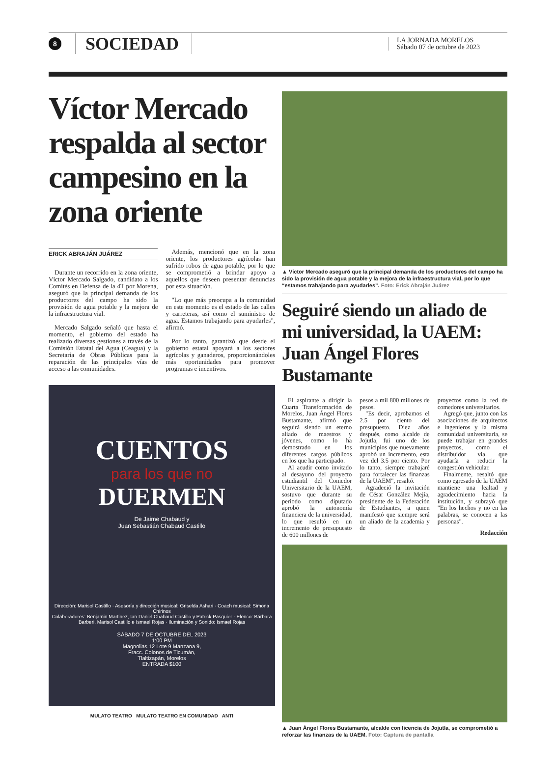8
SOCIEDAD
LA JORNADA MORELOS
Sábado 07 de octubre de 2023
Víctor Mercado respalda al sector campesino en la zona oriente
ERICK ABRAJÁN JUÁREZ
Durante un recorrido en la zona oriente, Víctor Mercado Salgado, candidato a los Comités en Defensa de la 4T por Morena, aseguró que la principal demanda de los productores del campo ha sido la provisión de agua potable y la mejora de la infraestructura vial.
Mercado Salgado señaló que hasta el momento, el gobierno del estado ha realizado diversas gestiones a través de la Comisión Estatal del Agua (Ceagua) y la Secretaría de Obras Públicas para la reparación de las principales vías de acceso a las comunidades.
Además, mencionó que en la zona oriente, los productores agrícolas han sufrido robos de agua potable, por lo que se comprometió a brindar apoyo a aquellos que deseen presentar denuncias por esta situación.
"Lo que más preocupa a la comunidad en este momento es el estado de las calles y carreteras, así como el suministro de agua. Estamos trabajando para ayudarles", afirmó.
Por lo tanto, garantizó que desde el gobierno estatal apoyará a los sectores agrícolas y ganaderos, proporcionándoles más oportunidades para promover programas e incentivos.
CUENTOS
para los que no
DUERMEN
De Jaime Chabaud y
Juan Sebastián Chabaud Castillo
Dirección: Marisol Castillo · Asesoría y dirección musical: Griselda Ashari · Coach musical: Simona Chirinos
Colaboradores: Benjamin Martinez, Ian Daniel Chabaud Castillo y Patrick Pasquier · Elenco: Bárbara Barberi, Marisol Castillo e Ismael Rojas · Iluminación y Sonido: Ismael Rojas
SÁBADO 7 DE OCTUBRE DEL 2023
1:00 PM
Magnolias 12 Lote 9 Manzana 9,
Fracc. Colonos de Ticumán,
Tlaltizapán, Morelos
ENTRADA $100
MULATO TEATRO MULATO TEATRO EN COMUNIDAD ANTI
▲ Víctor Mercado aseguró que la principal demanda de los productores del campo ha sido la provisión de agua potable y la mejora de la infraestructura vial, por lo que “estamos trabajando para ayudarles”. Foto: Erick Abraján Juárez
Seguiré siendo un aliado de mi universidad, la UAEM: Juan Ángel Flores Bustamante
El aspirante a dirigir la Cuarta Transformación de Morelos, Juan Ángel Flores Bustamante, afirmó que seguirá siendo un eterno aliado de maestros y jóvenes, como lo ha demostrado en los diferentes cargos públicos en los que ha participado.
Al acudir como invitado al desayuno del proyecto estudiantil del Comedor Universitario de la UAEM, sostuvo que durante su periodo como diputado aprobó la autonomía financiera de la universidad, lo que resultó en un incremento de presupuesto de 600 millones de
pesos a mil 800 millones de pesos.
"Es decir, aprobamos el 2.5 por ciento del presupuesto. Diez años después, como alcalde de Jojutla, fui uno de los municipios que nuevamente aprobó un incremento, esta vez del 3.5 por ciento. Por lo tanto, siempre trabajaré para fortalecer las finanzas de la UAEM", resaltó.
Agradeció la invitación de César González Mejía, presidente de la Federación de Estudiantes, a quien manifestó que siempre será un aliado de la academia y de
proyectos como la red de comedores universitarios.
Agregó que, junto con las asociaciones de arquitectos e ingenieros y la misma comunidad universitaria, se puede trabajar en grandes proyectos, como el distribuidor vial que ayudaría a reducir la congestión vehicular.
Finalmente, resaltó que como egresado de la UAEM mantiene una lealtad y agradecimiento hacia la institución, y subrayó que "En los hechos y no en las palabras, se conocen a las personas".
Redacción
▲ Juan Ángel Flores Bustamante, alcalde con licencia de Jojutla, se comprometió a reforzar las finanzas de la UAEM. Foto: Captura de pantalla